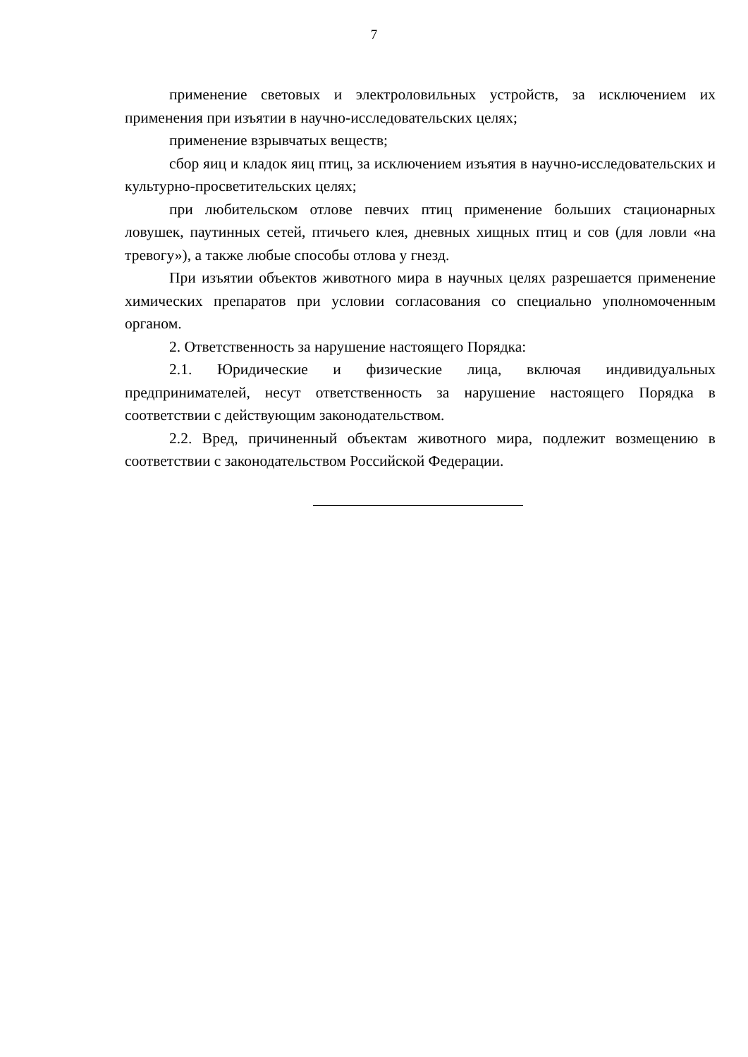7
применение световых и электроловильных устройств, за исключением их применения при изъятии в научно-исследовательских целях;
применение взрывчатых веществ;
сбор яиц и кладок яиц птиц, за исключением изъятия в научно-исследовательских и культурно-просветительских целях;
при любительском отлове певчих птиц применение больших стационарных ловушек, паутинных сетей, птичьего клея, дневных хищных птиц и сов (для ловли «на тревогу»), а также любые способы отлова у гнезд.
При изъятии объектов животного мира в научных целях разрешается применение химических препаратов при условии согласования со специально уполномоченным органом.
2. Ответственность за нарушение настоящего Порядка:
2.1. Юридические и физические лица, включая индивидуальных предпринимателей, несут ответственность за нарушение настоящего Порядка в соответствии с действующим законодательством.
2.2. Вред, причиненный объектам животного мира, подлежит возмещению в соответствии с законодательством Российской Федерации.